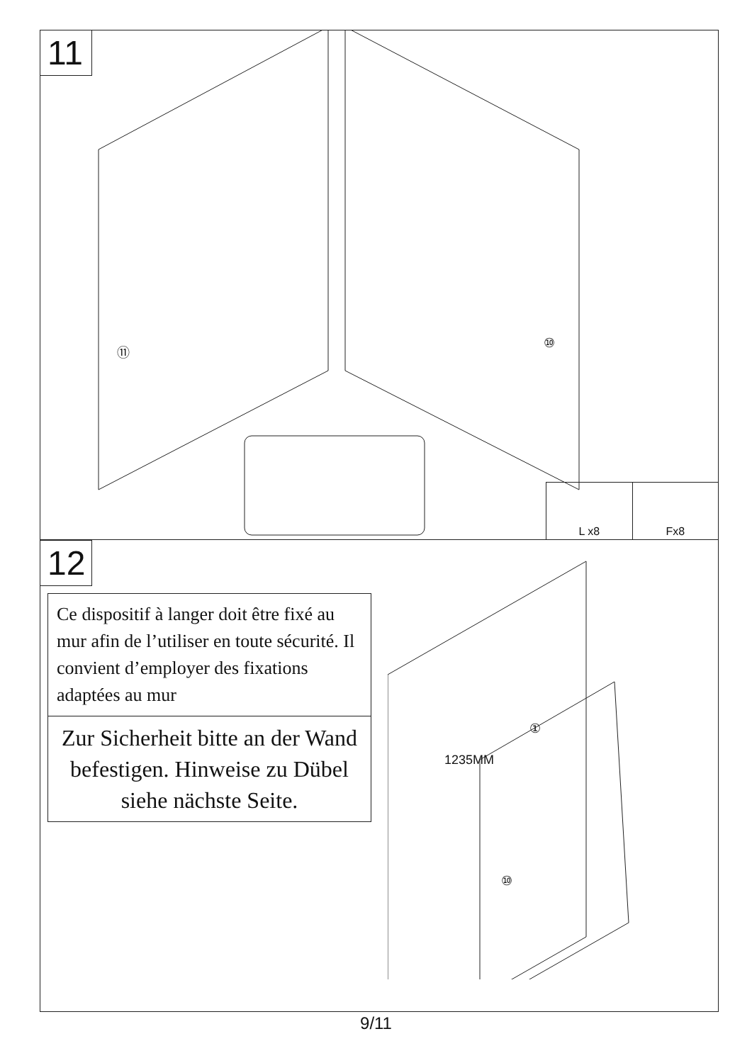11
⑪ ⑩
L x8 Fx8
12
Ce dispositif à langer doit être fixé au mur afin de l’utiliser en toute sécurité. Il convient d’employer des fixations adaptées au mur
Zur Sicherheit bitte an der Wand befestigen. Hinweise zu Dübel siehe nächste Seite.
1235MM
①
⑩
9/11